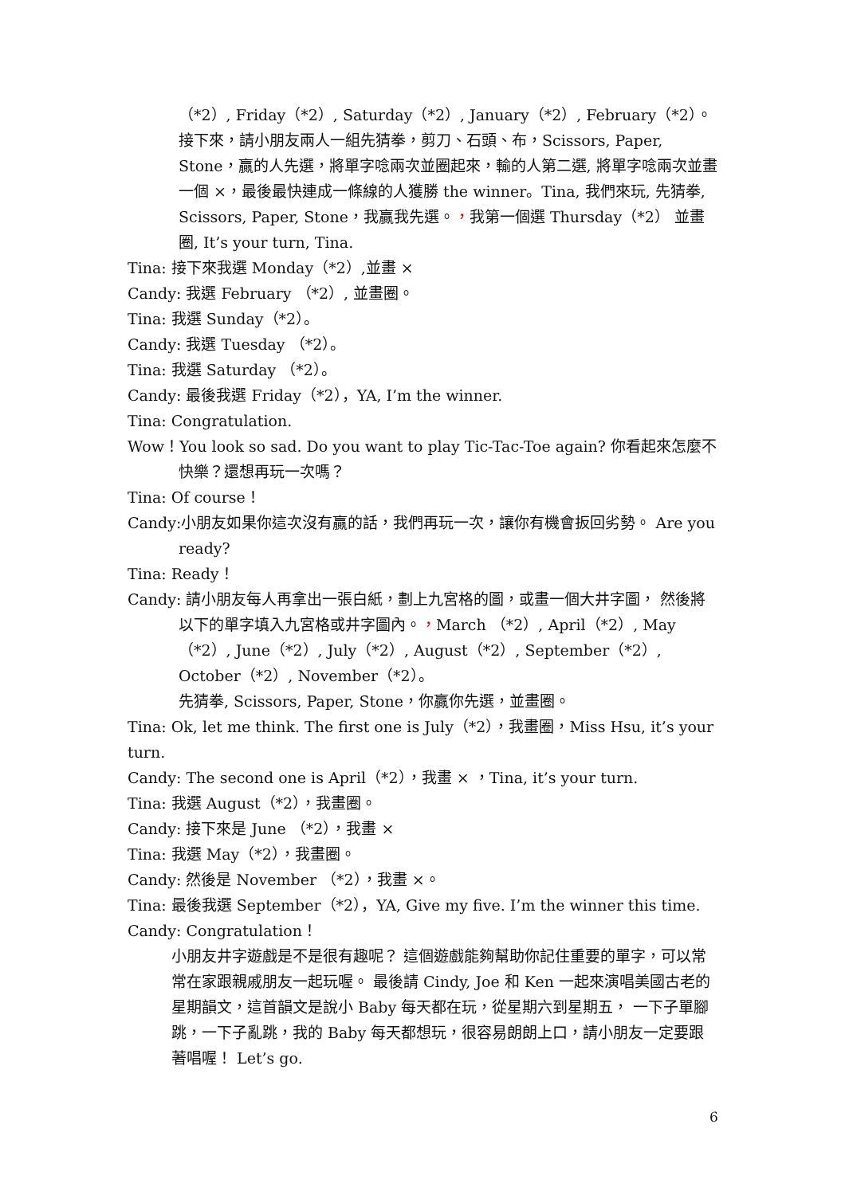（*2）, Friday（*2）, Saturday（*2）, January（*2）, February（*2）。 接下來，請小朋友兩人一組先猜拳，剪刀、石頭、布，Scissors, Paper, Stone，贏的人先選，將單字唸兩次並圈起來，輸的人第二選, 將單字唸兩次並畫一個 ×，最後最快連成一條線的人獲勝 the winner。Tina, 我們來玩, 先猜拳, Scissors, Paper, Stone，我贏我先選。，我第一個選 Thursday（*2） 並畫圈, It’s your turn, Tina.
Tina: 接下來我選 Monday（*2）,並畫 ×
Candy: 我選 February （*2）, 並畫圈。
Tina: 我選 Sunday（*2）。
Candy: 我選 Tuesday （*2）。
Tina: 我選 Saturday （*2）。
Candy: 最後我選 Friday（*2），YA, I’m the winner.
Tina: Congratulation.
Wow！You look so sad. Do you want to play Tic-Tac-Toe again? 你看起來怎麼不快樂？還想再玩一次嗎？
Tina: Of course！
Candy:小朋友如果你這次沒有贏的話，我們再玩一次，讓你有機會扳回劣勢。 Are you ready?
Tina: Ready！
Candy: 請小朋友每人再拿出一張白紙，劃上九宮格的圖，或畫一個大井字圖， 然後將以下的單字填入九宮格或井字圖內。，March （*2）, April（*2）, May（*2）, June（*2）, July（*2）, August（*2）, September（*2）, October（*2）, November（*2）。
先猜拳, Scissors, Paper, Stone，你贏你先選，並畫圈。
Tina: Ok, let me think. The first one is July（*2），我畫圈，Miss Hsu, it’s your turn.
Candy: The second one is April（*2），我畫 × ，Tina, it’s your turn.
Tina: 我選 August（*2），我畫圈。
Candy: 接下來是 June （*2），我畫 ×
Tina: 我選 May（*2），我畫圈。
Candy: 然後是 November （*2），我畫 ×。
Tina: 最後我選 September（*2），YA, Give my five. I’m the winner this time.
Candy: Congratulation！
小朋友井字遊戲是不是很有趣呢？ 這個遊戲能夠幫助你記住重要的單字，可以常常在家跟親戚朋友一起玩喔。 最後請 Cindy, Joe 和 Ken 一起來演唱美國古老的星期韻文，這首韻文是說小 Baby 每天都在玩，從星期六到星期五， 一下子單腳跳，一下子亂跳，我的 Baby 每天都想玩，很容易朗朗上口，請小朋友一定要跟著唱喔！ Let’s go.
6